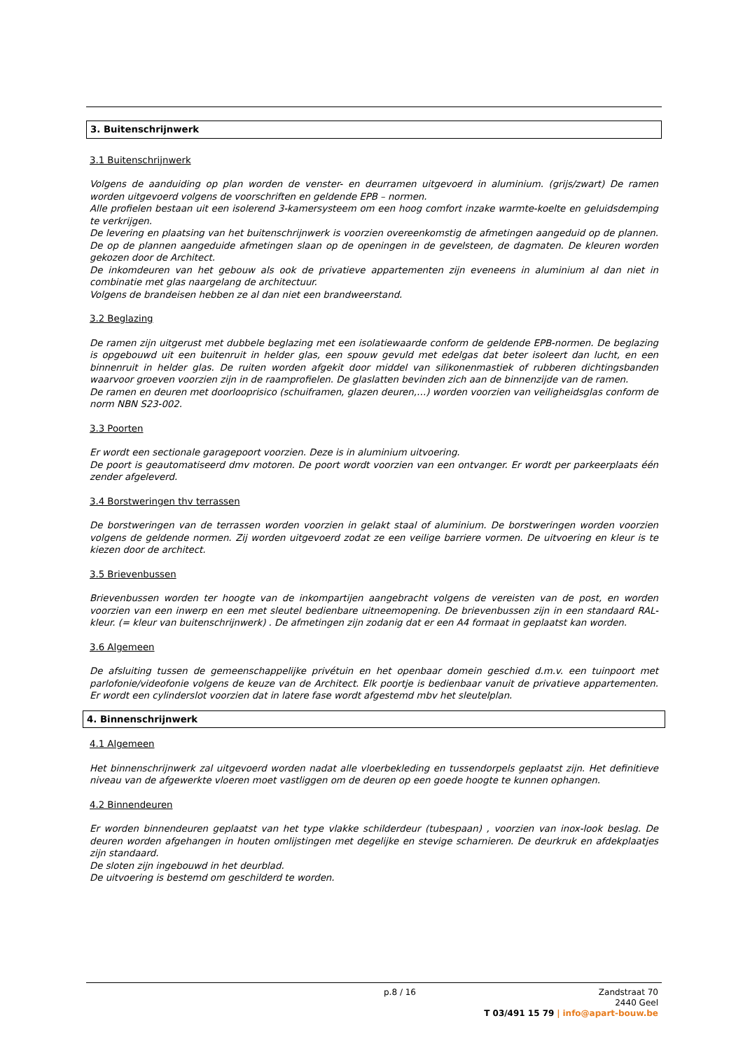3. Buitenschrijnwerk
3.1 Buitenschrijnwerk
Volgens de aanduiding op plan worden de venster- en deurramen uitgevoerd in aluminium. (grijs/zwart) De ramen worden uitgevoerd volgens de voorschriften en geldende EPB – normen.
Alle profielen bestaan uit een isolerend 3-kamersysteem om een hoog comfort inzake warmte-koelte en geluidsdemping te verkrijgen.
De levering en plaatsing van het buitenschrijnwerk is voorzien overeenkomstig de afmetingen aangeduid op de plannen. De op de plannen aangeduide afmetingen slaan op de openingen in de gevelsteen, de dagmaten. De kleuren worden gekozen door de Architect.
De inkomdeuren van het gebouw als ook de privatieve appartementen zijn eveneens in aluminium al dan niet in combinatie met glas naargelang de architectuur.
Volgens de brandeisen hebben ze al dan niet een brandweerstand.
3.2 Beglazing
De ramen zijn uitgerust met dubbele beglazing met een isolatiewaarde conform de geldende EPB-normen. De beglazing is opgebouwd uit een buitenruit in helder glas, een spouw gevuld met edelgas dat beter isoleert dan lucht, en een binnenruit in helder glas. De ruiten worden afgekit door middel van silikonenmastiek of rubberen dichtingsbanden waarvoor groeven voorzien zijn in de raamprofielen. De glaslatten bevinden zich aan de binnenzijde van de ramen.
De ramen en deuren met doorlooprisico (schuiframen, glazen deuren,…) worden voorzien van veiligheidsglas conform de norm NBN S23-002.
3.3 Poorten
Er wordt een sectionale garagepoort voorzien. Deze is in aluminium uitvoering.
De poort is geautomatiseerd dmv motoren. De poort wordt voorzien van een ontvanger. Er wordt per parkeerplaats één zender afgeleverd.
3.4 Borstweringen thv terrassen
De borstweringen van de terrassen worden voorzien in gelakt staal of aluminium. De borstweringen worden voorzien volgens de geldende normen. Zij worden uitgevoerd zodat ze een veilige barriere vormen. De uitvoering en kleur is te kiezen door de architect.
3.5 Brievenbussen
Brievenbussen worden ter hoogte van de inkompartijen aangebracht volgens de vereisten van de post, en worden voorzien van een inwerp en een met sleutel bedienbare uitneemopening. De brievenbussen zijn in een standaard RAL-kleur. (= kleur van buitenschrijnwerk) . De afmetingen zijn zodanig dat er een A4 formaat in geplaatst kan worden.
3.6 Algemeen
De afsluiting tussen de gemeenschappelijke privétuin en het openbaar domein geschied d.m.v. een tuinpoort met parlofonie/videofonie volgens de keuze van de Architect. Elk poortje is bedienbaar vanuit de privatieve appartementen. Er wordt een cylinderslot voorzien dat in latere fase wordt afgestemd mbv het sleutelplan.
4. Binnenschrijnwerk
4.1 Algemeen
Het binnenschrijnwerk zal uitgevoerd worden nadat alle vloerbekleding en tussendorpels geplaatst zijn. Het definitieve niveau van de afgewerkte vloeren moet vastliggen om de deuren op een goede hoogte te kunnen ophangen.
4.2 Binnendeuren
Er worden binnendeuren geplaatst van het type vlakke schilderdeur (tubespaan) , voorzien van inox-look beslag. De deuren worden afgehangen in houten omlijstingen met degelijke en stevige scharnieren. De deurkruk en afdekplaatjes zijn standaard.
De sloten zijn ingebouwd in het deurblad.
De uitvoering is bestemd om geschilderd te worden.
p.8 / 16 Zandstraat 70
2440 Geel
T 03/491 15 79 | info@apart-bouw.be